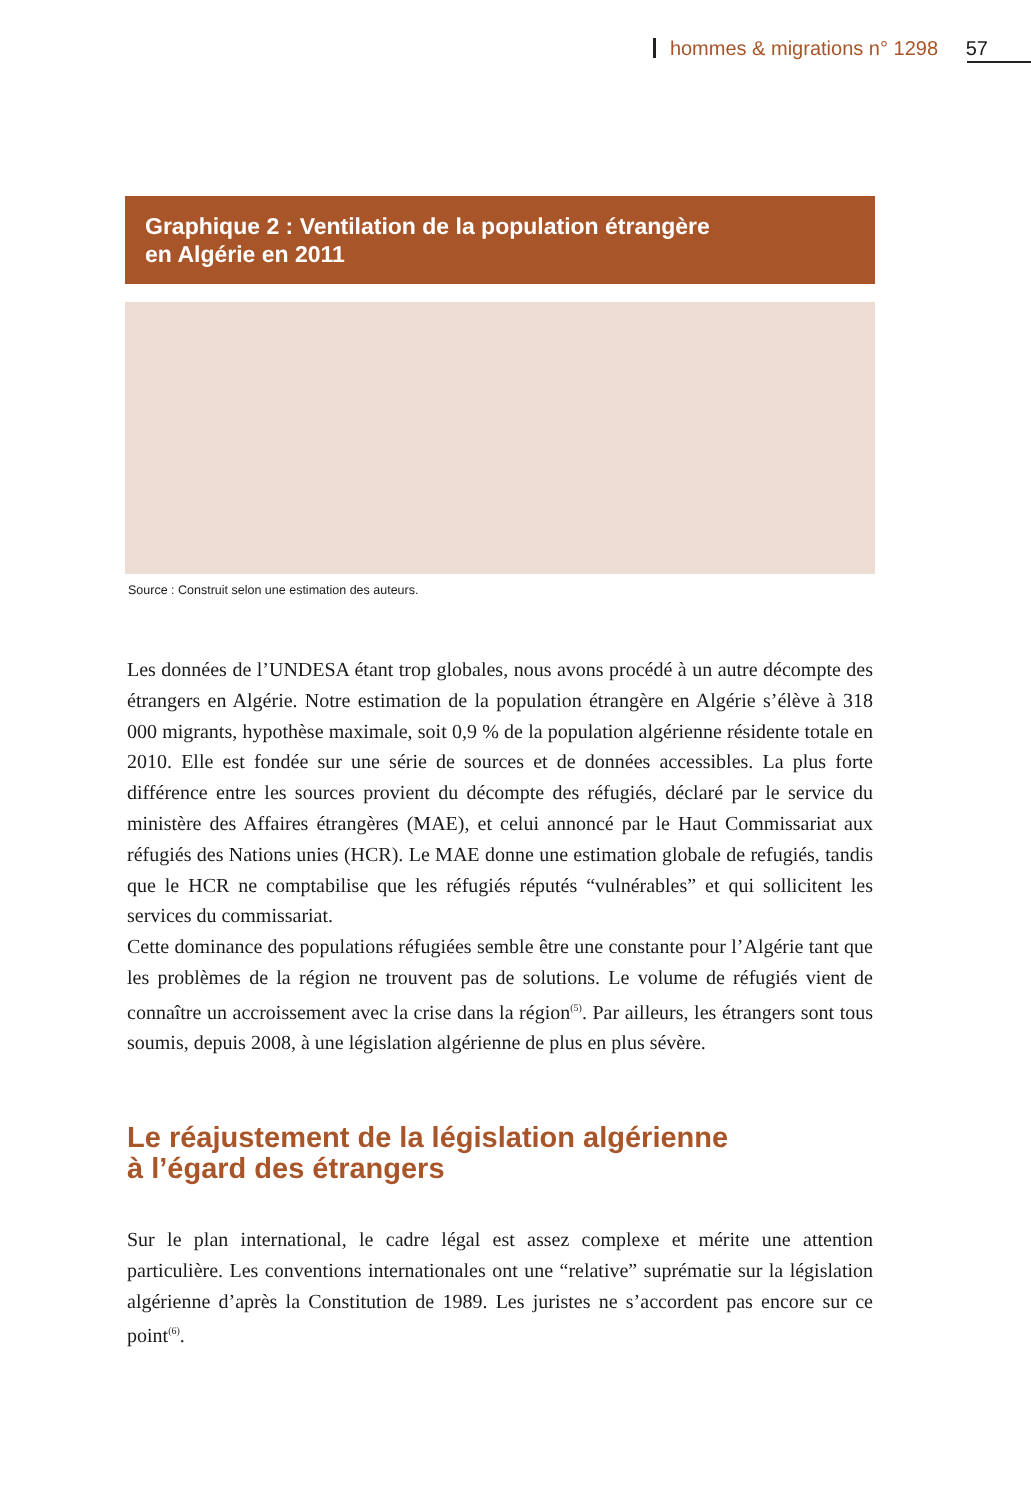hommes & migrations n° 1298 57
Graphique 2 : Ventilation de la population étrangère
en Algérie en 2011
Source : Construit selon une estimation des auteurs.
Les données de l’UNDESA étant trop globales, nous avons procédé à un autre décompte des étrangers en Algérie. Notre estimation de la population étrangère en Algérie s’élève à 318 000 migrants, hypothèse maximale, soit 0,9 % de la population algérienne résidente totale en 2010. Elle est fondée sur une série de sources et de données accessibles. La plus forte différence entre les sources provient du décompte des réfugiés, déclaré par le service du ministère des Affaires étrangères (MAE), et celui annoncé par le Haut Commissariat aux réfugiés des Nations unies (HCR). Le MAE donne une estimation globale de refugiés, tandis que le HCR ne comptabilise que les réfugiés réputés “vulnérables” et qui sollicitent les services du commissariat.
Cette dominance des populations réfugiées semble être une constante pour l’Algérie tant que les problèmes de la région ne trouvent pas de solutions. Le volume de réfugiés vient de connaître un accroissement avec la crise dans la région<sup>(5)</sup>. Par ailleurs, les étrangers sont tous soumis, depuis 2008, à une législation algérienne de plus en plus sévère.
Le réajustement de la législation algérienne
à l’égard des étrangers
Sur le plan international, le cadre légal est assez complexe et mérite une attention particulière. Les conventions internationales ont une “relative” suprématie sur la législation algérienne d’après la Constitution de 1989. Les juristes ne s’accordent pas encore sur ce point<sup>(6)</sup>.